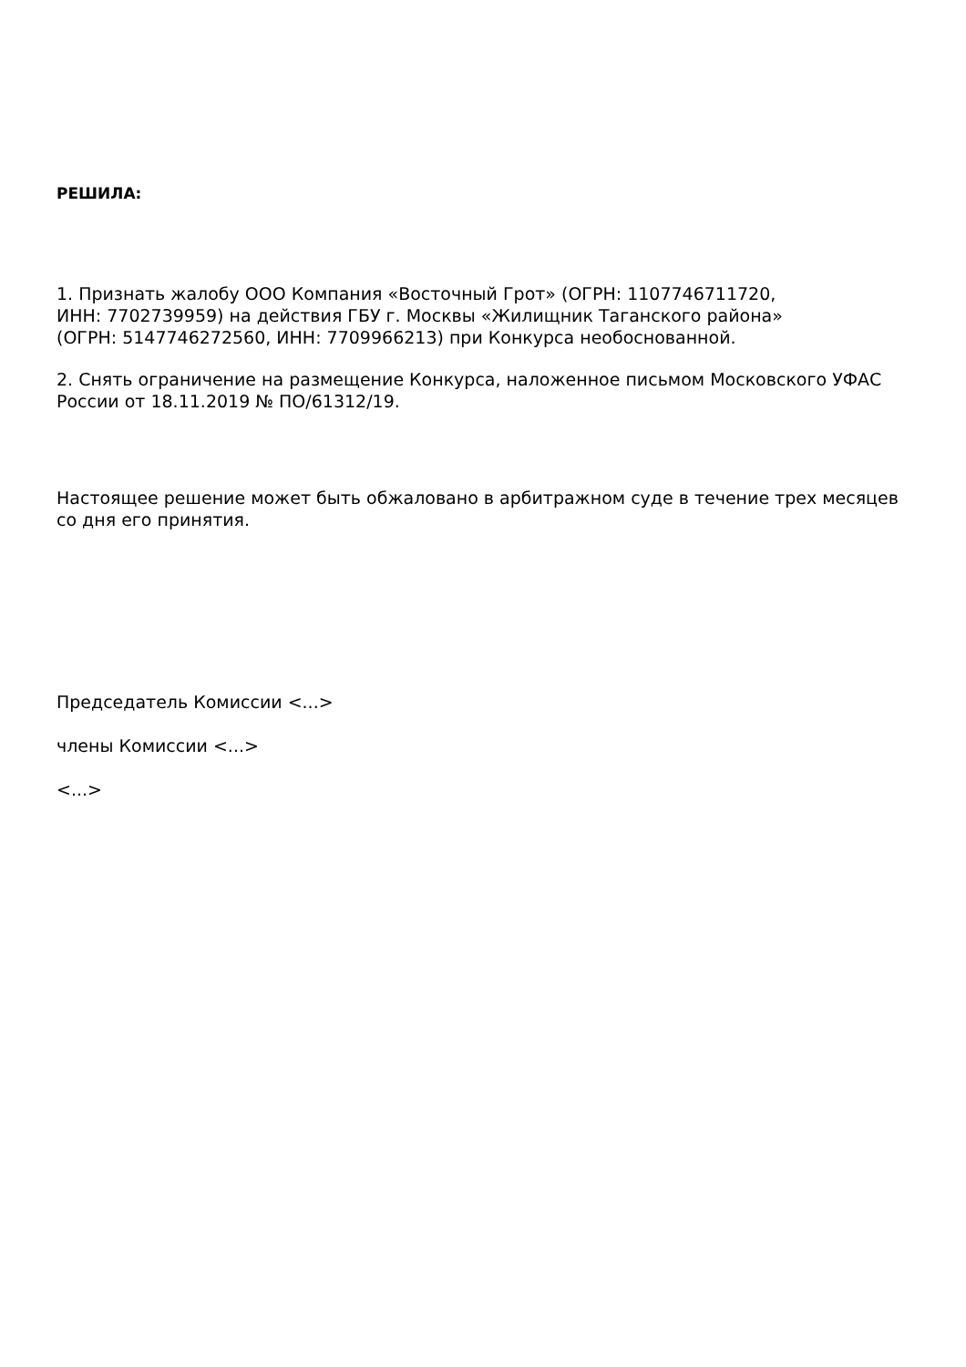РЕШИЛА:
1. Признать жалобу ООО Компания «Восточный Грот» (ОГРН: 1107746711720,
ИНН: 7702739959) на действия ГБУ г. Москвы «Жилищник Таганского района»
(ОГРН: 5147746272560, ИНН: 7709966213) при Конкурса необоснованной.
2. Снять ограничение на размещение Конкурса, наложенное письмом Московского УФАС России от 18.11.2019 № ПО/61312/19.
Настоящее решение может быть обжаловано в арбитражном суде в течение трех месяцев со дня его принятия.
Председатель Комиссии <...>
члены Комиссии <...>
<...>